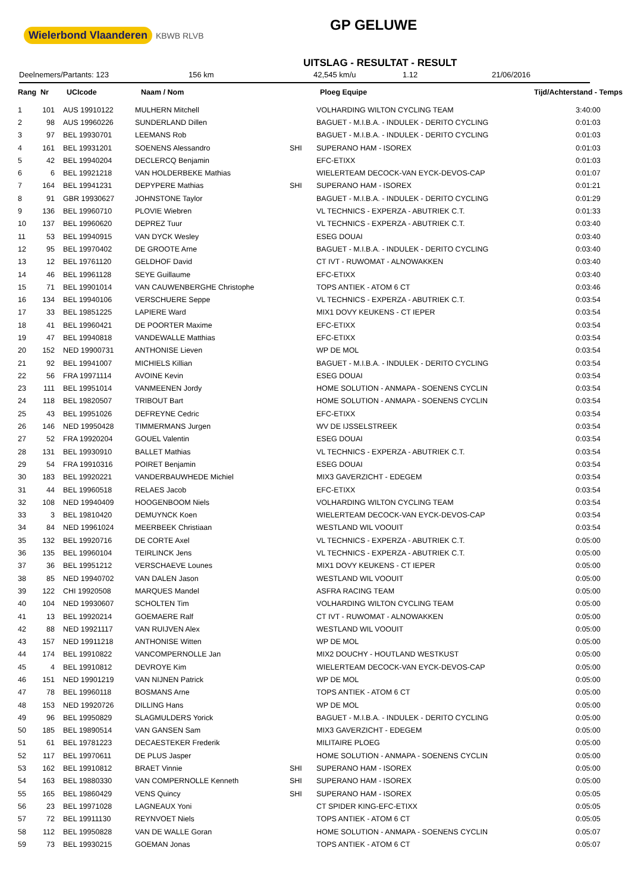Wielerbond Vlaanderen KBWB RLVB
GP GELUWE
UITSLAG - RESULTAT - RESULT
Deelnemers/Partants: 123 156 km 42,545 km/u 1.12 21/06/2016
| Rang | Nr | UCIcode | Naam / Nom | | Ploeg Equipe | Tijd/Achterstand - Temps |
| --- | --- | --- | --- | --- | --- | --- |
| 1 | 101 | AUS 19910122 | MULHERN Mitchell | | VOLHARDING WILTON CYCLING TEAM | 3:40:00 |
| 2 | 98 | AUS 19960226 | SUNDERLAND Dillen | | BAGUET - M.I.B.A. - INDULEK - DERITO CYCLING | 0:01:03 |
| 3 | 97 | BEL 19930701 | LEEMANS Rob | | BAGUET - M.I.B.A. - INDULEK - DERITO CYCLING | 0:01:03 |
| 4 | 161 | BEL 19931201 | SOENENS Alessandro | SHI | SUPERANO HAM - ISOREX | 0:01:03 |
| 5 | 42 | BEL 19940204 | DECLERCQ Benjamin | | EFC-ETIXX | 0:01:03 |
| 6 | 6 | BEL 19921218 | VAN HOLDERBEKE Mathias | | WIELERTEAM DECOCK-VAN EYCK-DEVOS-CAP | 0:01:07 |
| 7 | 164 | BEL 19941231 | DEPYPERE Mathias | SHI | SUPERANO HAM - ISOREX | 0:01:21 |
| 8 | 91 | GBR 19930627 | JOHNSTONE Taylor | | BAGUET - M.I.B.A. - INDULEK - DERITO CYCLING | 0:01:29 |
| 9 | 136 | BEL 19960710 | PLOVIE Wiebren | | VL TECHNICS - EXPERZA - ABUTRIEK C.T. | 0:01:33 |
| 10 | 137 | BEL 19960620 | DEPREZ Tuur | | VL TECHNICS - EXPERZA - ABUTRIEK C.T. | 0:03:40 |
| 11 | 53 | BEL 19940915 | VAN DYCK Wesley | | ESEG DOUAI | 0:03:40 |
| 12 | 95 | BEL 19970402 | DE GROOTE Arne | | BAGUET - M.I.B.A. - INDULEK - DERITO CYCLING | 0:03:40 |
| 13 | 12 | BEL 19761120 | GELDHOF David | | CT IVT - RUWOMAT - ALNOWAKKEN | 0:03:40 |
| 14 | 46 | BEL 19961128 | SEYE Guillaume | | EFC-ETIXX | 0:03:40 |
| 15 | 71 | BEL 19901014 | VAN CAUWENBERGHE Christophe | | TOPS ANTIEK - ATOM 6 CT | 0:03:46 |
| 16 | 134 | BEL 19940106 | VERSCHUERE Seppe | | VL TECHNICS - EXPERZA - ABUTRIEK C.T. | 0:03:54 |
| 17 | 33 | BEL 19851225 | LAPIERE Ward | | MIX1 DOVY KEUKENS - CT IEPER | 0:03:54 |
| 18 | 41 | BEL 19960421 | DE POORTER Maxime | | EFC-ETIXX | 0:03:54 |
| 19 | 47 | BEL 19940818 | VANDEWALLE Matthias | | EFC-ETIXX | 0:03:54 |
| 20 | 152 | NED 19900731 | ANTHONISE Lieven | | WP DE MOL | 0:03:54 |
| 21 | 92 | BEL 19941007 | MICHIELS Killian | | BAGUET - M.I.B.A. - INDULEK - DERITO CYCLING | 0:03:54 |
| 22 | 56 | FRA 19971114 | AVOINE Kevin | | ESEG DOUAI | 0:03:54 |
| 23 | 111 | BEL 19951014 | VANMEENEN Jordy | | HOME SOLUTION - ANMAPA - SOENENS CYCLIN | 0:03:54 |
| 24 | 118 | BEL 19820507 | TRIBOUT Bart | | HOME SOLUTION - ANMAPA - SOENENS CYCLIN | 0:03:54 |
| 25 | 43 | BEL 19951026 | DEFREYNE Cedric | | EFC-ETIXX | 0:03:54 |
| 26 | 146 | NED 19950428 | TIMMERMANS Jurgen | | WV DE IJSSELSTREEK | 0:03:54 |
| 27 | 52 | FRA 19920204 | GOUEL Valentin | | ESEG DOUAI | 0:03:54 |
| 28 | 131 | BEL 19930910 | BALLET Mathias | | VL TECHNICS - EXPERZA - ABUTRIEK C.T. | 0:03:54 |
| 29 | 54 | FRA 19910316 | POIRET Benjamin | | ESEG DOUAI | 0:03:54 |
| 30 | 183 | BEL 19920221 | VANDERBAUWHEDE Michiel | | MIX3 GAVERZICHT - EDEGEM | 0:03:54 |
| 31 | 44 | BEL 19960518 | RELAES Jacob | | EFC-ETIXX | 0:03:54 |
| 32 | 108 | NED 19940409 | HOOGENBOOM Niels | | VOLHARDING WILTON CYCLING TEAM | 0:03:54 |
| 33 | 3 | BEL 19810420 | DEMUYNCK Koen | | WIELERTEAM DECOCK-VAN EYCK-DEVOS-CAP | 0:03:54 |
| 34 | 84 | NED 19961024 | MEERBEEK Christiaan | | WESTLAND WIL VOOUIT | 0:03:54 |
| 35 | 132 | BEL 19920716 | DE CORTE Axel | | VL TECHNICS - EXPERZA - ABUTRIEK C.T. | 0:05:00 |
| 36 | 135 | BEL 19960104 | TEIRLINCK Jens | | VL TECHNICS - EXPERZA - ABUTRIEK C.T. | 0:05:00 |
| 37 | 36 | BEL 19951212 | VERSCHAEVE Lounes | | MIX1 DOVY KEUKENS - CT IEPER | 0:05:00 |
| 38 | 85 | NED 19940702 | VAN DALEN Jason | | WESTLAND WIL VOOUIT | 0:05:00 |
| 39 | 122 | CHI 19920508 | MARQUES Mandel | | ASFRA RACING TEAM | 0:05:00 |
| 40 | 104 | NED 19930607 | SCHOLTEN Tim | | VOLHARDING WILTON CYCLING TEAM | 0:05:00 |
| 41 | 13 | BEL 19920214 | GOEMAERE Ralf | | CT IVT - RUWOMAT - ALNOWAKKEN | 0:05:00 |
| 42 | 88 | NED 19921117 | VAN RUIJVEN Alex | | WESTLAND WIL VOOUIT | 0:05:00 |
| 43 | 157 | NED 19911218 | ANTHONISE Witten | | WP DE MOL | 0:05:00 |
| 44 | 174 | BEL 19910822 | VANCOMPERNOLLE Jan | | MIX2 DOUCHY - HOUTLAND WESTKUST | 0:05:00 |
| 45 | 4 | BEL 19910812 | DEVROYE Kim | | WIELERTEAM DECOCK-VAN EYCK-DEVOS-CAP | 0:05:00 |
| 46 | 151 | NED 19901219 | VAN NIJNEN Patrick | | WP DE MOL | 0:05:00 |
| 47 | 78 | BEL 19960118 | BOSMANS Arne | | TOPS ANTIEK - ATOM 6 CT | 0:05:00 |
| 48 | 153 | NED 19920726 | DILLING Hans | | WP DE MOL | 0:05:00 |
| 49 | 96 | BEL 19950829 | SLAGMULDERS Yorick | | BAGUET - M.I.B.A. - INDULEK - DERITO CYCLING | 0:05:00 |
| 50 | 185 | BEL 19890514 | VAN GANSEN Sam | | MIX3 GAVERZICHT - EDEGEM | 0:05:00 |
| 51 | 61 | BEL 19781223 | DECAESTEKER Frederik | | MILITAIRE PLOEG | 0:05:00 |
| 52 | 117 | BEL 19970611 | DE PLUS Jasper | | HOME SOLUTION - ANMAPA - SOENENS CYCLIN | 0:05:00 |
| 53 | 162 | BEL 19910812 | BRAET Vinnie | SHI | SUPERANO HAM - ISOREX | 0:05:00 |
| 54 | 163 | BEL 19880330 | VAN COMPERNOLLE Kenneth | SHI | SUPERANO HAM - ISOREX | 0:05:00 |
| 55 | 165 | BEL 19860429 | VENS Quincy | SHI | SUPERANO HAM - ISOREX | 0:05:05 |
| 56 | 23 | BEL 19971028 | LAGNEAUX Yoni | | CT SPIDER KING-EFC-ETIXX | 0:05:05 |
| 57 | 72 | BEL 19911130 | REYNVOET Niels | | TOPS ANTIEK - ATOM 6 CT | 0:05:05 |
| 58 | 112 | BEL 19950828 | VAN DE WALLE Goran | | HOME SOLUTION - ANMAPA - SOENENS CYCLIN | 0:05:07 |
| 59 | 73 | BEL 19930215 | GOEMAN Jonas | | TOPS ANTIEK - ATOM 6 CT | 0:05:07 |